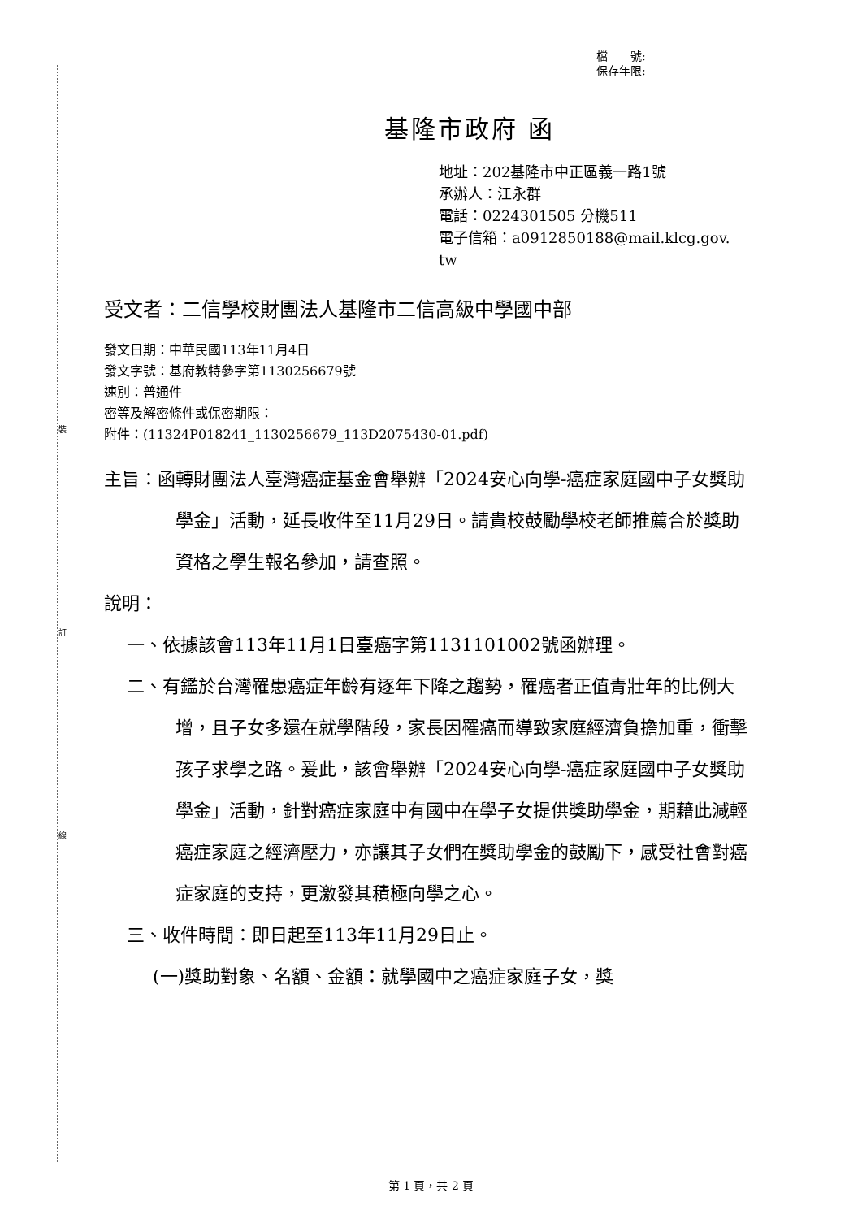裝
訂
線
檔　　號:
保存年限:
基隆市政府 函
地址：202基隆市中正區義一路1號
承辦人：江永群
電話：0224301505 分機511
電子信箱：a0912850188@mail.klcg.gov.
tw
受文者：二信學校財團法人基隆市二信高級中學國中部
發文日期：中華民國113年11月4日
發文字號：基府教特參字第1130256679號
速別：普通件
密等及解密條件或保密期限：
附件：(11324P018241_1130256679_113D2075430-01.pdf)
主旨：函轉財團法人臺灣癌症基金會舉辦「2024安心向學-癌症家庭國中子女獎助學金」活動，延長收件至11月29日。請貴校鼓勵學校老師推薦合於獎助資格之學生報名參加，請查照。
說明：
一、依據該會113年11月1日臺癌字第1131101002號函辦理。
二、有鑑於台灣罹患癌症年齡有逐年下降之趨勢，罹癌者正值青壯年的比例大增，且子女多還在就學階段，家長因罹癌而導致家庭經濟負擔加重，衝擊孩子求學之路。爰此，該會舉辦「2024安心向學-癌症家庭國中子女獎助學金」活動，針對癌症家庭中有國中在學子女提供獎助學金，期藉此減輕癌症家庭之經濟壓力，亦讓其子女們在獎助學金的鼓勵下，感受社會對癌症家庭的支持，更激發其積極向學之心。
三、收件時間：即日起至113年11月29日止。
(一)獎助對象、名額、金額：就學國中之癌症家庭子女，獎
第 1 頁，共 2 頁